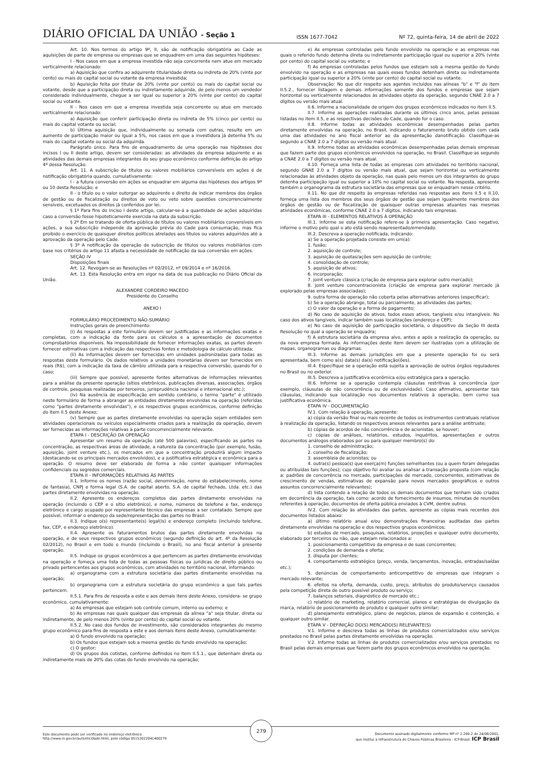DIÁRIO OFICIAL DA UNIÃO - Seção 1
ISSN 1677-7042 Nº 72, quinta-feira, 14 de abril de 2022
Art. 10. Nos termos do artigo 9º, II, são de notificação obrigatória ao Cade as aquisições de parte de empresa ou empresas que se enquadrem em uma das seguintes hipóteses:
I - Nos casos em que a empresa investida não seja concorrente nem atue em mercado verticalmente relacionado:
a) Aquisição que confira ao adquirente titularidade direta ou indireta de 20% (vinte por cento) ou mais do capital social ou votante da empresa investida;
b) Aquisição feita por titular de 20% (vinte por cento) ou mais do capital social ou votante, desde que a participação direta ou indiretamente adquirida, de pelo menos um vendedor considerado individualmente, chegue a ser igual ou superior a 20% (vinte por cento) do capital social ou votante.
II - Nos casos em que a empresa investida seja concorrente ou atue em mercado verticalmente relacionado:
a) Aquisição que conferir participação direta ou indireta de 5% (cinco por cento) ou mais do capital votante ou social;
b) Última aquisição que, individualmente ou somada com outras, resulte em um aumento de participação maior ou igual a 5%, nos casos em que a investidora já detenha 5% ou mais do capital votante ou social da adquirida.
Parágrafo único. Para fins de enquadramento de uma operação nas hipóteses dos incisos I ou II deste artigo, devem ser consideradas: as atividades da empresa adquirente e as atividades das demais empresas integrantes do seu grupo econômico conforme definição do artigo 4º dessa Resolução.
Art. 11. A subscrição de títulos ou valores mobiliários conversíveis em ações é de notificação obrigatória quando, cumulativamente:
I - a futura conversão em ações se enquadrar em alguma das hipóteses dos artigos 9º ou 10 desta Resolução; e
II - o título ou o valor outorgar ao adquirente o direito de indicar membros dos órgãos de gestão ou de fiscalização ou direitos de voto ou veto sobre questões concorrencialmente sensíveis, excetuados os direitos já conferidos por lei.
§ 1º Para fins do inciso I deste artigo, calcular-se-á a quantidade de ações adquiridas caso a conversão fosse hipoteticamente exercida na data da subscrição.
§ 2º Em se tratando de oferta pública de títulos ou valores mobiliários conversíveis em ações, a sua subscrição independe da aprovação prévia do Cade para consumação, mas fica proibido o exercício de quaisquer direitos políticos atrelados aos títulos ou valores adquiridos até a aprovação da operação pelo Cade.
§ 3º A notificação da operação de subscrição de títulos ou valores mobiliários com base nos critérios do artigo 11 afasta a necessidade de notificação da sua conversão em ações.
SEÇÃO IV
Disposições finais
Art. 12. Revogam-se as Resoluções nº 02/2012, nº 09/2014 e nº 16/2016.
Art. 13. Esta Resolução entra em vigor na data de sua publicação no Diário Oficial da União.
ALEXANDRE CORDEIRO MACEDO
Presidente do Conselho
ANEXO I
FORMULÁRIO PROCEDIMENTO NÃO-SUMÁRIO
Instruções gerais de preenchimento:
(i) As respostas a este formulário devem ser justificadas e as informações exatas e completas, com a indicação da fonte para os cálculos e a apresentação de documentos comprobatórios disponíveis. Na impossibilidade de fornecer informações exatas, as partes devem fornecer estimativas com a indicação das respectivas fontes e metodologia de cálculo utilizada;
(ii) As informações devem ser fornecidas em unidades padronizadas para todas as respostas deste formulário. Os dados relativos a unidades monetárias devem ser fornecidos em reais (R$), com a indicação da taxa de câmbio utilizada para a respectiva conversão, quando for o caso;
(iii) Sempre que possível, apresente fontes alternativas de informações relevantes para a análise da presente operação (sítios eletrônicos, publicações diversas, associações, órgãos de controle, pesquisas realizadas por terceiros, jurisprudência nacional e internacional etc.);
(iv) Na ausência de especificação em sentido contrário, o termo "parte" é utilizado neste formulário de forma a abranger as entidades diretamente envolvidas na operação (referidas como "partes diretamente envolvidas"), e os respectivos grupos econômicos, conforme definição do item II.5 deste Anexo;
(v) Sempre que as partes diretamente envolvidas na operação sejam entidades sem atividades operacionais ou veículos especialmente criados para a realização da operação, devem ser fornecidas as informações relativas à parte concorrencialmente relevante.
ETAPA I - DESCRIÇÃO DA OPERAÇÃO
Apresentar um resumo da operação (até 500 palavras), especificando as partes na concentração, as respectivas áreas de atividade, a natureza da concentração (por exemplo, fusão, aquisição, joint venture etc.), os mercados em que a concentração produzirá algum impacto (destacando-se os principais mercados envolvidos), e a justificativa estratégica e econômica para a operação. O resumo deve ser elaborado de forma a não conter quaisquer informações confidenciais ou segredos comerciais.
ETAPA II - INFORMAÇÕES RELATIVAS ÀS PARTES
II.1. Informe os nomes (razão social, denominação, nome do estabelecimento, nome de fantasia), CNPJ e forma legal (S.A. de capital aberto, S.A. de capital fechado, Ltda. etc.) das partes diretamente envolvidas na operação.
II.2. Apresente os endereços completos das partes diretamente envolvidas na operação (incluindo o CEP e o sítio eletrônico), e nome, números de telefone e fax, endereço eletrônico e cargo ocupado por representante técnico das empresas a ser contatado. Sempre que possível, informar o endereço da sede/representação das partes no Brasil.
II.3. Indique o(s) representante(s) legal(is) e endereço completo (incluindo telefone, fax, CEP, e endereço eletrônico).
II.4. Apresente os faturamentos brutos das partes diretamente envolvidas na operação, e de seus respectivos grupos econômicos (segundo definição do art. 4º da Resolução 02/2012), no Brasil e em todo o mundo (incluindo o Brasil), no ano fiscal anterior à presente operação.
II.5. Indique os grupos econômicos a que pertencem as partes diretamente envolvidas na operação e forneça uma lista de todas as pessoas físicas ou jurídicas de direito público ou privado pertencentes aos grupos econômicos, com atividades no território nacional, informando:
a) organograma com a estrutura societária das partes diretamente envolvidas na operação;
b) organograma com a estrutura societária do grupo econômico a que tais partes pertencem.
II.5.1. Para fins de resposta a este e aos demais itens deste Anexo, considera- se grupo econômico, cumulativamente:
a) As empresas que estejam sob controle comum, interno ou externo; e
b) As empresas nas quais qualquer das empresas da alínea "a" seja titular, direta ou indiretamente, de pelo menos 20% (vinte por cento) do capital social ou votante.
II.5.2. No caso dos fundos de investimento, são considerados integrantes do mesmo grupo econômico para fins de resposta a este e aos demais itens deste Anexo, cumulativamente:
a) O fundo envolvido na operação;
b) Os fundos que estejam sob a mesma gestão do fundo envolvido na operação;
c) O gestor;
d) Os grupos dos cotistas, conforme definidos no item II.5.1., que detenham direta ou indiretamente mais de 20% das cotas do fundo envolvido na operação;
e) As empresas controladas pelo fundo envolvido na operação e as empresas nas quais o referido fundo detenha direta ou indiretamente participação igual ou superior a 20% (vinte por cento) do capital social ou votante; e
f) As empresas controladas pelos fundos que estejam sob a mesma gestão do fundo envolvido na operação e as empresas nas quais esses fundos detenham direta ou indiretamente participação igual ou superior a 20% (vinte por cento) do capital social ou votante.
Observação: No que diz respeito aos agentes incluídos nas alíneas "b" e "f" do item II.5.2., fornecer listagem e demais informações somente dos fundos e empresas que sejam horizontal ou verticalmente relacionados às atividades objeto da operação, segundo CNAE 2.0 a 7 dígitos ou versão mais atual.
II.6. Informe a nacionalidade de origem dos grupos econômicos indicados no item II.5.
II.7. Informe as operações realizadas durante os últimos cinco anos, pelas pessoas listadas no item II.5, e as respectivas decisões do Cade, quando for o caso.
II.8. Informe todas as atividades econômicas desempenhadas pelas partes diretamente envolvidas na operação, no Brasil, indicando o faturamento bruto obtido com cada uma das atividades no ano fiscal anterior ao da apresentação danotificação. Classifique-as segundo a CNAE 2.0 a 7 dígitos ou versão mais atual.
II.9. Informe todas as atividades econômicas desempenhadas pelas demais empresas que fazem parte dos grupos econômicos envolvidos na operação, no Brasil. Classifique-as segundo a CNAE 2.0 a 7 dígitos ou versão mais atual.
II.10. Forneça uma lista de todas as empresas com atividades no território nacional, segundo GNAE 2.0 a 7 dígitos ou versão mais atual, que sejam horizontal ou verticalmente relacionadas às atividades objeto da operação, nas quais pelo menos um dos integrantes do grupo detenha participação igual ou superior a 10% no capital social ou votante. Na resposta, apresente também o organograma da estrutura societária das empresas que se enquadram nesse critério.
II.11. No que diz respeito às empresas referidas nas respostas aos itens II.5 e II.10, forneça uma lista dos membros dos seus órgãos de gestão que sejam igualmente membros dos órgãos de gestão ou de fiscalização de quaisquer outras empresas atuantes nas mesmas atividades econômicas, conforme CNAE 2.0 a 7 dígitos, indicando tais empresas.
ETAPA III - ELEMENTOS RELATIVOS À OPERAÇÃO
III.1. Informe se esta notificação refere-se à primeira apresentação. Caso negativo, informe o motivo pelo qual o ato está sendo reapresentado/emendado.
III.2. Descreva a operação notificada, indicando:
a) Se a operação projetada consiste em um(a):
1. fusão;
2. aquisição de controle;
3. aquisição de quotas/ações sem aquisição de controle;
4. consolidação de controle;
5. aquisição de ativos;
6. incorporação;
7. joint venture clássica (criação de empresa para explorar outro mercado);
8. joint venture concentracionista (criação de empresa para explorar mercado já explorado pelas empresas associadas);
9. outra forma de operação não coberta pelas alternativas anteriores (especificar);
b) Se a operação abrange, total ou parcialmente, as atividades das partes;
c) O valor da operação e a forma de pagamento;
d) No caso de aquisição de ativos, todos esses ativos, tangíveis e/ou intangíveis. No caso dos ativos tangíveis, indicar também suas localizações (endereço e CEP);
e) No caso de aquisição de participação societária, o dispositivo da Seção III desta Resolução no qual a operação se enquadra;
f) A estrutura societária da empresa alvo, antes e após a realização da operação, ou da nova empresa formada. As informações deste item devem ser ilustradas com a utilização de mapas, organogramas ou diagramas.
III.3. Informe as demais jurisdições em que a presente operação foi ou será apresentada, bem como a(s) data(s) da(s) notificação(ões).
III.4. Especifique se a operação está sujeita a aprovação de outros órgãos reguladores no Brasil ou no exterior.
III.5. Descreva a justificativa econômica e/ou estratégica para a operação.
III.6. Informe se a operação contempla cláusulas restritivas à concorrência (por exemplo, cláusulas de não concorrência ou de exclusividade). Caso afirmativo, apresentar tais cláusulas, indicando sua localização nos documentos relativos à operação, bem como sua justificativa econômica.
ETAPA IV - DOCUMENTAÇÃO
IV.1. Com relação à operação, apresente:
a) cópia da versão final ou mais recente de todos os instrumentos contratuais relativos à realização da operação, listando os respectivos anexos relevantes para a análise antitruste;
b) cópias de acordos de não concorrência e de acionistas, se houver;
c) cópias de análises, relatórios, estudos, inquéritos, apresentações e outros documentos análogos elaborados por ou para qualquer membro(s) do:
1. conselho de administração;
2. conselho de fiscalização;
3. assembleia de acionistas; ou
4. outra(s) pessoa(s) que exerça(m) funções semelhantes (ou a quem foram delegadas ou atribuídas tais funções); cujo objetivo foi avaliar ou analisar a transação proposta (com relação a: padrões de concorrência no mercado, participações de mercado, concorrentes, estimativas de crescimento de vendas, estimativas de expansão para novos mercados geográficos e outros assuntos concorrencialmente relevantes);
d) lista contendo a relação de todos os demais documentos que tenham sido criados em decorrência da operação, tais como: acordo de fornecimento de insumos, minutas de reuniões referentes à operação, documentos de oferta pública enviados à CVM, dentre outros.
IV.2. Com relação às atividades das partes, apresente as cópias mais recentes dos documentos listados abaixo:
a) último relatório anual e/ou demonstrações financeiras auditadas das partes diretamente envolvidas na operação e dos respectivos grupos econômicos;
b) estudos de mercado, pesquisas, relatórios, projeções e qualquer outro documento, elaborado por terceiros ou não, que estejam relacionados a:
1. posicionamento competitivo da empresa e de suas concorrentes;
2. condições de demanda e oferta;
3. disputa por clientes;
4. comportamento estratégico (preço, venda, lançamentos, inovação, entradas/saídas etc.);
5. denúncias de comportamento anticompetitivo de empresas que integram o mercado relevante;
6. efeitos na oferta, demanda, custo, preço, atributos do produto/serviço causados pela competição direta de outro possível produto ou serviço;
7. balanços setoriais, diagnóstico de mercado etc.;
c) relatório de marketing, relatório comercial, planos e estratégias de divulgação da marca, relatório de posicionamento de produto e qualquer outro similar;
d) planejamento estratégico, plano de negócios, planos de expansão e contenção, e qualquer outro similar.
ETAPA V - DEFINIÇÃO DO(S) MERCADO(S) RELEVANTE(S)
V.1. Informe e descreva todas as linhas de produtos comercializados e/ou serviços prestados no Brasil pelas partes diretamente envolvidas na operação.
V.2. Informe todas as linhas de produtos comercializados e/ou serviços prestados no Brasil pelas demais empresas que fazem parte dos grupos econômicos envolvidos na operação.
Este documento pode ser verificado no endereço eletrônico
http://www.in.gov.br/autenticidade.html, pelo código 05152022041400279
279
Documento assinado digitalmente conforme MP nº 2.200-2 de 24/08/2001,
que institui a Infraestrutura de Chaves Públicas Brasileira - ICP-Brasil. ICP Brasil